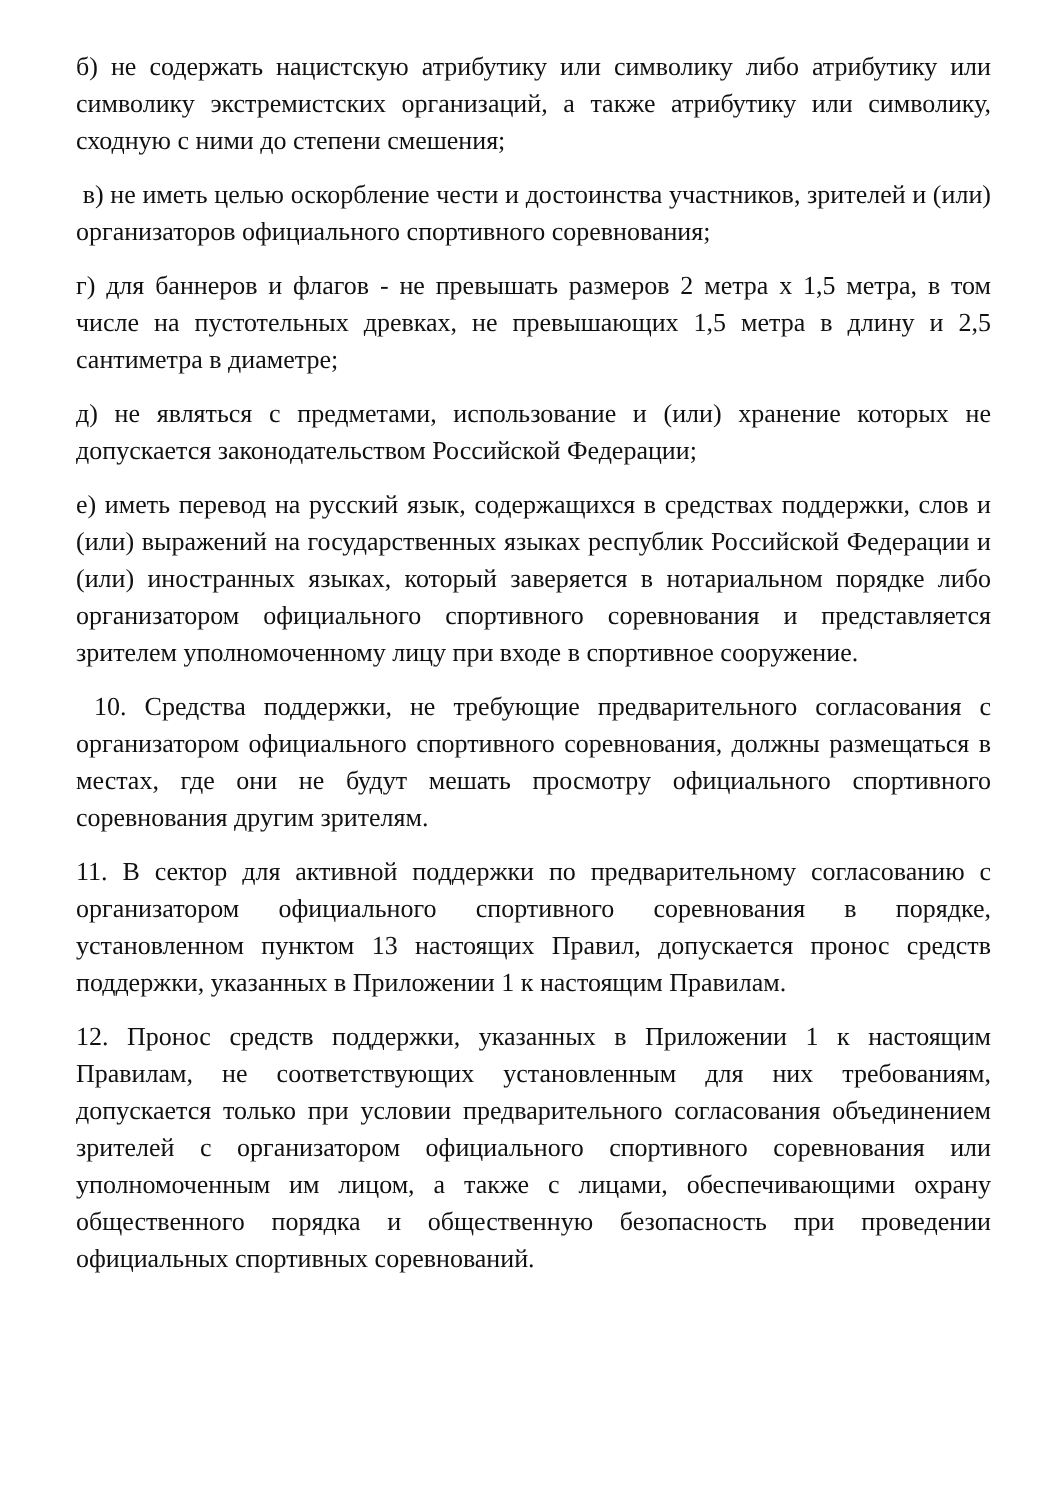б) не содержать нацистскую атрибутику или символику либо атрибутику или символику экстремистских организаций, а также атрибутику или символику, сходную с ними до степени смешения;
в) не иметь целью оскорбление чести и достоинства участников, зрителей и (или) организаторов официального спортивного соревнования;
г) для баннеров и флагов - не превышать размеров 2 метра х 1,5 метра, в том числе на пустотельных древках, не превышающих 1,5 метра в длину и 2,5 сантиметра в диаметре;
д) не являться с предметами, использование и (или) хранение которых не допускается законодательством Российской Федерации;
е) иметь перевод на русский язык, содержащихся в средствах поддержки, слов и (или) выражений на государственных языках республик Российской Федерации и (или) иностранных языках, который заверяется в нотариальном порядке либо организатором официального спортивного соревнования и представляется зрителем уполномоченному лицу при входе в спортивное сооружение.
10. Средства поддержки, не требующие предварительного согласования с организатором официального спортивного соревнования, должны размещаться в местах, где они не будут мешать просмотру официального спортивного соревнования другим зрителям.
11. В сектор для активной поддержки по предварительному согласованию с организатором официального спортивного соревнования в порядке, установленном пунктом 13 настоящих Правил, допускается пронос средств поддержки, указанных в Приложении 1 к настоящим Правилам.
12. Пронос средств поддержки, указанных в Приложении 1 к настоящим Правилам, не соответствующих установленным для них требованиям, допускается только при условии предварительного согласования объединением зрителей с организатором официального спортивного соревнования или уполномоченным им лицом, а также с лицами, обеспечивающими охрану общественного порядка и общественную безопасность при проведении официальных спортивных соревнований.